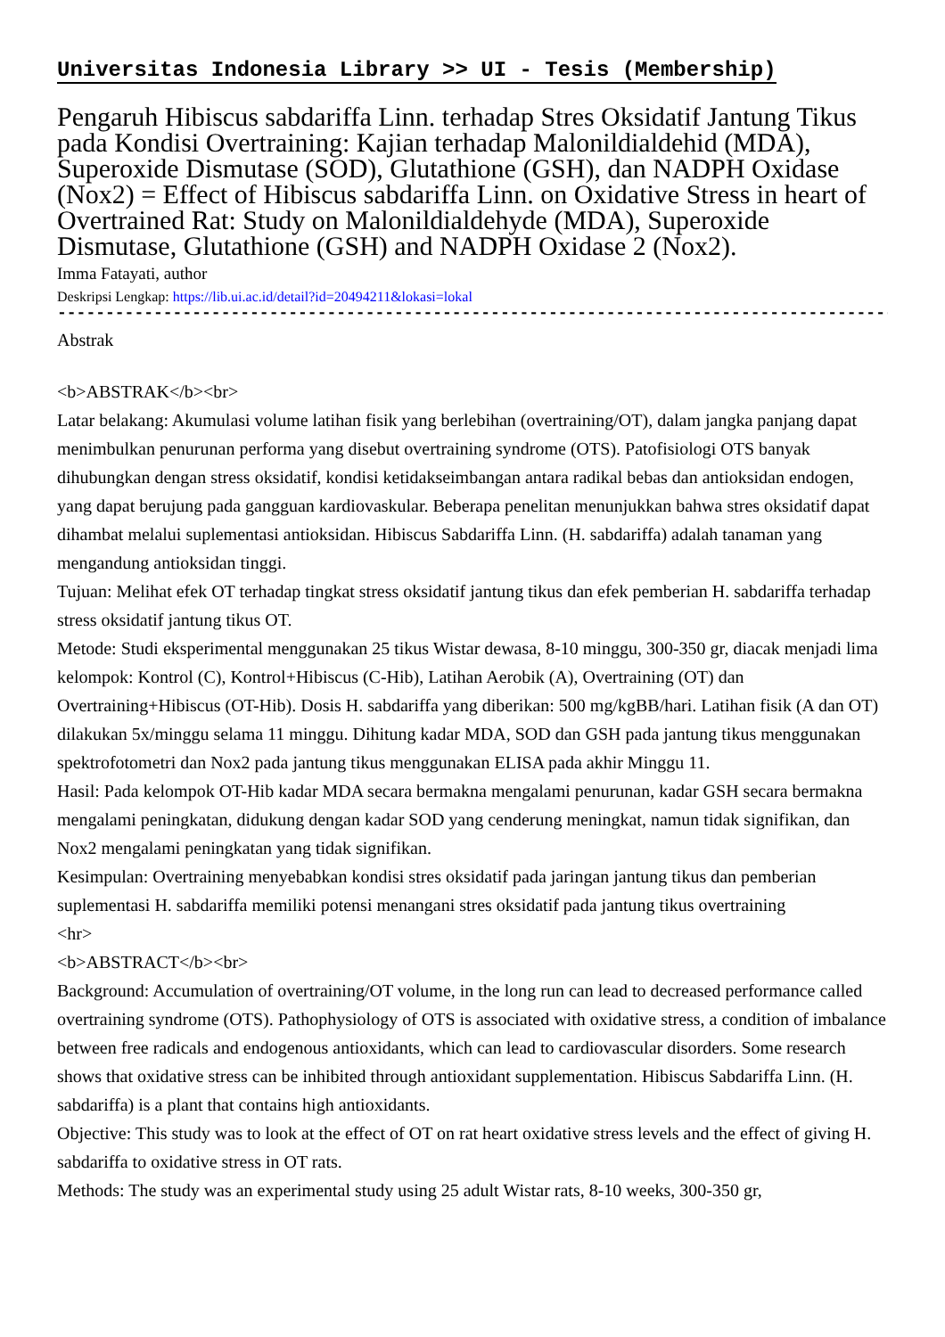Universitas Indonesia Library >> UI - Tesis (Membership)
Pengaruh Hibiscus sabdariffa Linn. terhadap Stres Oksidatif Jantung Tikus pada Kondisi Overtraining: Kajian terhadap Malonildialdehid (MDA), Superoxide Dismutase (SOD), Glutathione (GSH), dan NADPH Oxidase (Nox2) = Effect of Hibiscus sabdariffa Linn. on Oxidative Stress in heart of Overtrained Rat: Study on Malonildialdehyde (MDA), Superoxide Dismutase, Glutathione (GSH) and NADPH Oxidase 2 (Nox2).
Imma Fatayati, author
Deskripsi Lengkap: https://lib.ui.ac.id/detail?id=20494211&lokasi=lokal
------------------------------------------------------------------------------------------
Abstrak
<b>ABSTRAK</b><br>
Latar belakang: Akumulasi volume latihan fisik yang berlebihan (overtraining/OT), dalam jangka panjang dapat menimbulkan penurunan performa yang disebut overtraining syndrome (OTS). Patofisiologi OTS banyak dihubungkan dengan stress oksidatif, kondisi ketidakseimbangan antara radikal bebas dan antioksidan endogen, yang dapat berujung pada gangguan kardiovaskular. Beberapa penelitan menunjukkan bahwa stres oksidatif dapat dihambat melalui suplementasi antioksidan. Hibiscus Sabdariffa Linn. (H. sabdariffa) adalah tanaman yang mengandung antioksidan tinggi.
Tujuan: Melihat efek OT terhadap tingkat stress oksidatif jantung tikus dan efek pemberian H. sabdariffa terhadap stress oksidatif jantung tikus OT.
Metode: Studi eksperimental menggunakan 25 tikus Wistar dewasa, 8-10 minggu, 300-350 gr, diacak menjadi lima kelompok: Kontrol (C), Kontrol+Hibiscus (C-Hib), Latihan Aerobik (A), Overtraining (OT) dan Overtraining+Hibiscus (OT-Hib). Dosis H. sabdariffa yang diberikan: 500 mg/kgBB/hari. Latihan fisik (A dan OT) dilakukan 5x/minggu selama 11 minggu. Dihitung kadar MDA, SOD dan GSH pada jantung tikus menggunakan spektrofotometri dan Nox2 pada jantung tikus menggunakan ELISA pada akhir Minggu 11.
Hasil: Pada kelompok OT-Hib kadar MDA secara bermakna mengalami penurunan, kadar GSH secara bermakna mengalami peningkatan, didukung dengan kadar SOD yang cenderung meningkat, namun tidak signifikan, dan Nox2 mengalami peningkatan yang tidak signifikan.
Kesimpulan: Overtraining menyebabkan kondisi stres oksidatif pada jaringan jantung tikus dan pemberian suplementasi H. sabdariffa memiliki potensi menangani stres oksidatif pada jantung tikus overtraining
<hr>
<b>ABSTRACT</b><br>
Background: Accumulation of overtraining/OT volume, in the long run can lead to decreased performance called overtraining syndrome (OTS). Pathophysiology of OTS is associated with oxidative stress, a condition of imbalance between free radicals and endogenous antioxidants, which can lead to cardiovascular disorders. Some research shows that oxidative stress can be inhibited through antioxidant supplementation. Hibiscus Sabdariffa Linn. (H. sabdariffa) is a plant that contains high antioxidants.
Objective: This study was to look at the effect of OT on rat heart oxidative stress levels and the effect of giving H. sabdariffa to oxidative stress in OT rats.
Methods: The study was an experimental study using 25 adult Wistar rats, 8-10 weeks, 300-350 gr,